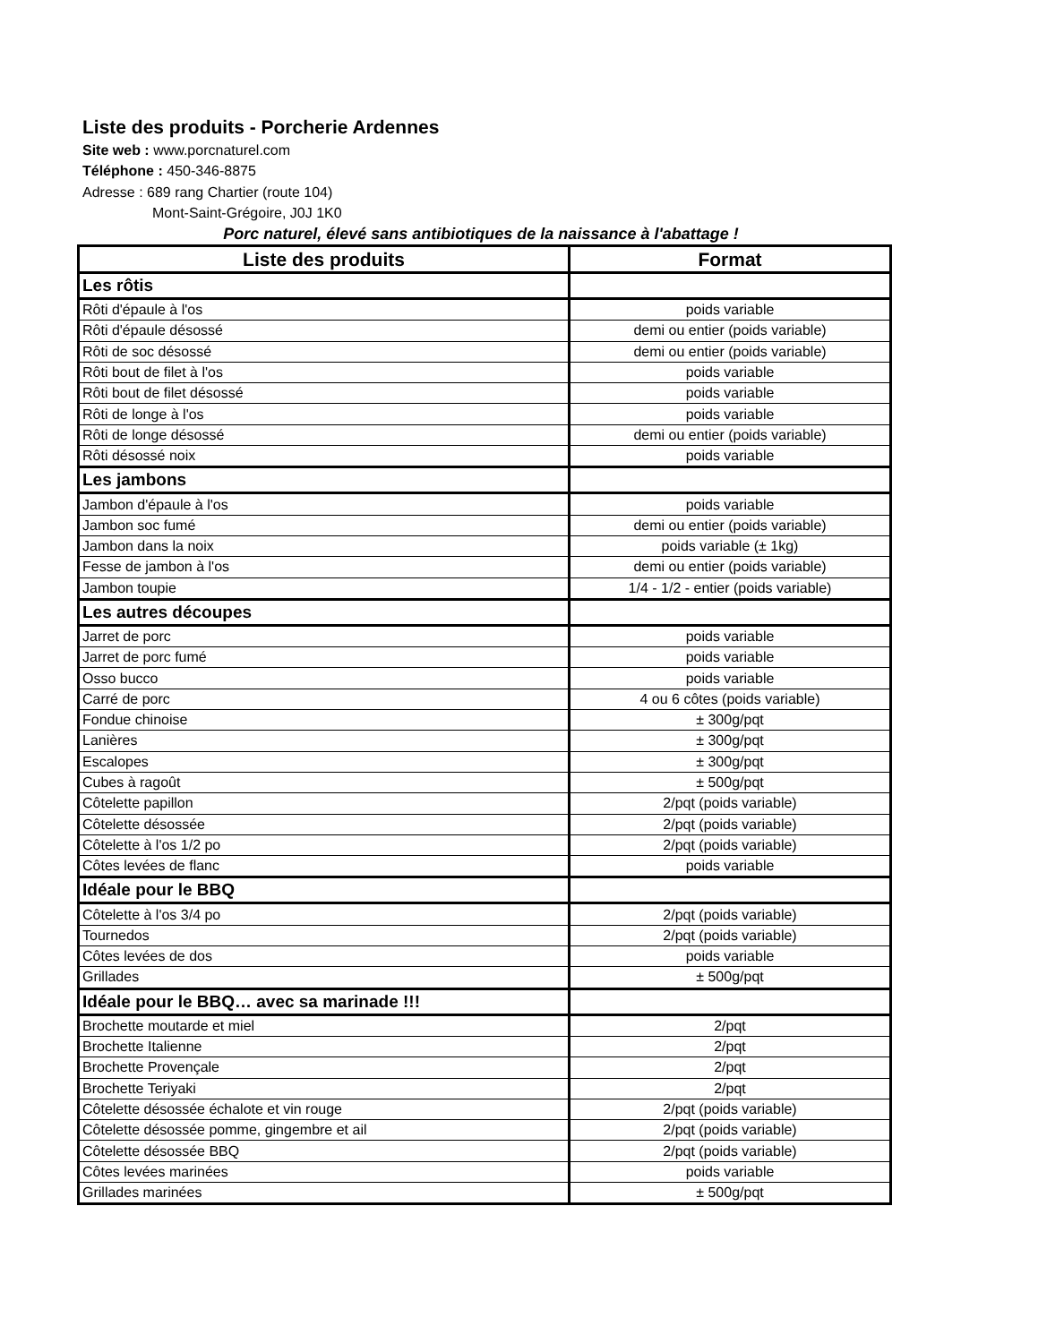Liste des produits - Porcherie Ardennes
Site web : www.porcnaturel.com
Téléphone : 450-346-8875
Adresse : 689 rang Chartier (route 104)
Mont-Saint-Grégoire, J0J 1K0
Porc naturel, élevé sans antibiotiques de la naissance à l'abattage !
| Liste des produits | Format |
| --- | --- |
| Les rôtis | |
| Rôti d'épaule à l'os | poids variable |
| Rôti d'épaule désossé | demi ou entier (poids variable) |
| Rôti de soc désossé | demi ou entier (poids variable) |
| Rôti bout de filet à l'os | poids variable |
| Rôti bout de filet désossé | poids variable |
| Rôti de longe à l'os | poids variable |
| Rôti de longe désossé | demi ou entier (poids variable) |
| Rôti désossé noix | poids variable |
| Les jambons | |
| Jambon d'épaule à l'os | poids variable |
| Jambon soc fumé | demi ou entier (poids variable) |
| Jambon dans la noix | poids variable (± 1kg) |
| Fesse de jambon à l'os | demi ou entier (poids variable) |
| Jambon toupie | 1/4 - 1/2 - entier (poids variable) |
| Les autres découpes | |
| Jarret de porc | poids variable |
| Jarret de porc fumé | poids variable |
| Osso bucco | poids variable |
| Carré de porc | 4 ou 6 côtes (poids variable) |
| Fondue chinoise | ± 300g/pqt |
| Lanières | ± 300g/pqt |
| Escalopes | ± 300g/pqt |
| Cubes à ragoût | ± 500g/pqt |
| Côtelette papillon | 2/pqt (poids variable) |
| Côtelette désossée | 2/pqt (poids variable) |
| Côtelette à l'os 1/2 po | 2/pqt (poids variable) |
| Côtes levées de flanc | poids variable |
| Idéale pour le BBQ | |
| Côtelette à l'os 3/4 po | 2/pqt (poids variable) |
| Tournedos | 2/pqt (poids variable) |
| Côtes levées de dos | poids variable |
| Grillades | ± 500g/pqt |
| Idéale pour le BBQ… avec sa marinade !!! | |
| Brochette moutarde et miel | 2/pqt |
| Brochette Italienne | 2/pqt |
| Brochette Provençale | 2/pqt |
| Brochette Teriyaki | 2/pqt |
| Côtelette désossée échalote et vin rouge | 2/pqt (poids variable) |
| Côtelette désossée pomme, gingembre et ail | 2/pqt (poids variable) |
| Côtelette désossée BBQ | 2/pqt (poids variable) |
| Côtes levées marinées | poids variable |
| Grillades marinées | ± 500g/pqt |